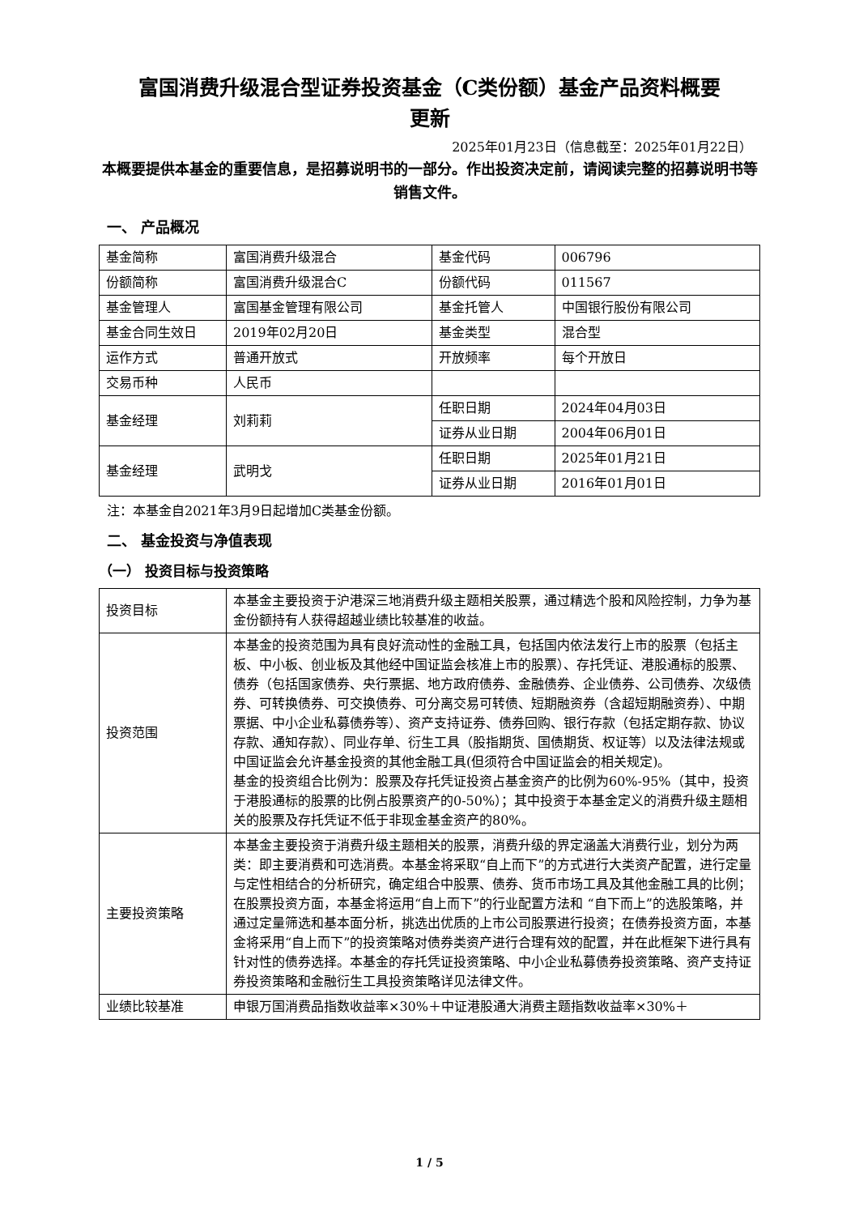富国消费升级混合型证券投资基金（C类份额）基金产品资料概要
更新
2025年01月23日（信息截至：2025年01月22日）
本概要提供本基金的重要信息，是招募说明书的一部分。作出投资决定前，请阅读完整的招募说明书等销售文件。
一、 产品概况
| 基金简称 | 富国消费升级混合 | 基金代码 | 006796 |
| 份额简称 | 富国消费升级混合C | 份额代码 | 011567 |
| 基金管理人 | 富国基金管理有限公司 | 基金托管人 | 中国银行股份有限公司 |
| 基金合同生效日 | 2019年02月20日 | 基金类型 | 混合型 |
| 运作方式 | 普通开放式 | 开放频率 | 每个开放日 |
| 交易币种 | 人民币 | | |
| 基金经理 | 刘莉莉 | 任职日期 | 2024年04月03日 |
| | | 证券从业日期 | 2004年06月01日 |
| 基金经理 | 武明戈 | 任职日期 | 2025年01月21日 |
| | | 证券从业日期 | 2016年01月01日 |
注：本基金自2021年3月9日起增加C类基金份额。
二、 基金投资与净值表现
（一） 投资目标与投资策略
| 投资目标 | 本基金主要投资于沪港深三地消费升级主题相关股票，通过精选个股和风险控制，力争为基金份额持有人获得超越业绩比较基准的收益。 |
| 投资范围 | 本基金的投资范围为具有良好流动性的金融工具，包括国内依法发行上市的股票（包括主板、中小板、创业板及其他经中国证监会核准上市的股票）、存托凭证、港股通标的股票、债券（包括国家债券、央行票据、地方政府债券、金融债券、企业债券、公司债券、次级债券、可转换债券、可交换债券、可分离交易可转债、短期融资券（含超短期融资券）、中期票据、中小企业私募债券等）、资产支持证券、债券回购、银行存款（包括定期存款、协议存款、通知存款）、同业存单、衍生工具（股指期货、国债期货、权证等）以及法律法规或中国证监会允许基金投资的其他金融工具(但须符合中国证监会的相关规定)。 基金的投资组合比例为：股票及存托凭证投资占基金资产的比例为60%-95%（其中，投资于港股通标的股票的比例占股票资产的0-50%）；其中投资于本基金定义的消费升级主题相关的股票及存托凭证不低于非现金基金资产的80%。 |
| 主要投资策略 | 本基金主要投资于消费升级主题相关的股票，消费升级的界定涵盖大消费行业，划分为两类：即主要消费和可选消费。本基金将采取“自上而下”的方式进行大类资产配置，进行定量与定性相结合的分析研究，确定组合中股票、债券、货币市场工具及其他金融工具的比例；在股票投资方面，本基金将运用“自上而下”的行业配置方法和 “自下而上”的选股策略，并通过定量筛选和基本面分析，挑选出优质的上市公司股票进行投资；在债券投资方面，本基金将采用“自上而下”的投资策略对债券类资产进行合理有效的配置，并在此框架下进行具有针对性的债券选择。本基金的存托凭证投资策略、中小企业私募债券投资策略、资产支持证券投资策略和金融衍生工具投资策略详见法律文件。 |
| 业绩比较基准 | 申银万国消费品指数收益率×30%＋中证港股通大消费主题指数收益率×30%＋ |
1 / 5